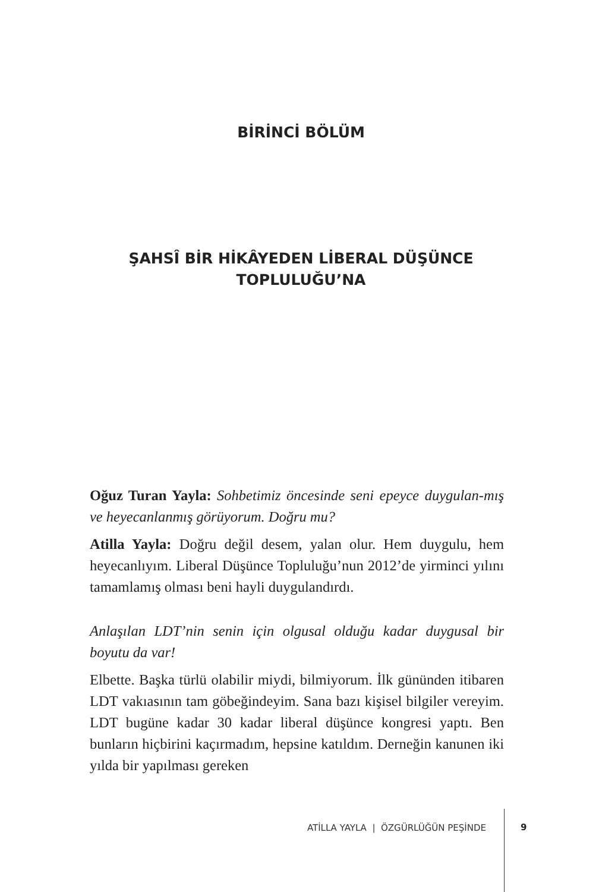BİRİNCİ BÖLÜM
ŞAHSÎ BİR HİKÂYEDEN LİBERAL DÜŞÜNCE
TOPLULUĞU’NA
Oğuz Turan Yayla: Sohbetimiz öncesinde seni epeyce duygulan-mış ve heyecanlanmış görüyorum. Doğru mu?
Atilla Yayla: Doğru değil desem, yalan olur. Hem duygulu, hem heyecanlıyım. Liberal Düşünce Topluluğu’nun 2012’de yirminci yılını tamamlamış olması beni hayli duygulandırdı.
Anlaşılan LDT’nin senin için olgusal olduğu kadar duygusal bir boyutu da var!
Elbette. Başka türlü olabilir miydi, bilmiyorum. İlk gününden itibaren LDT vakıasının tam göbeğindeyim. Sana bazı kişisel bilgiler vereyim. LDT bugüne kadar 30 kadar liberal düşünce kongresi yaptı. Ben bunların hiçbirini kaçırmadım, hepsine katıldım. Derneğin kanunen iki yılda bir yapılması gereken
ATİLLA YAYLA | ÖZGÜRLÜĞÜN PEŞİNDE 9